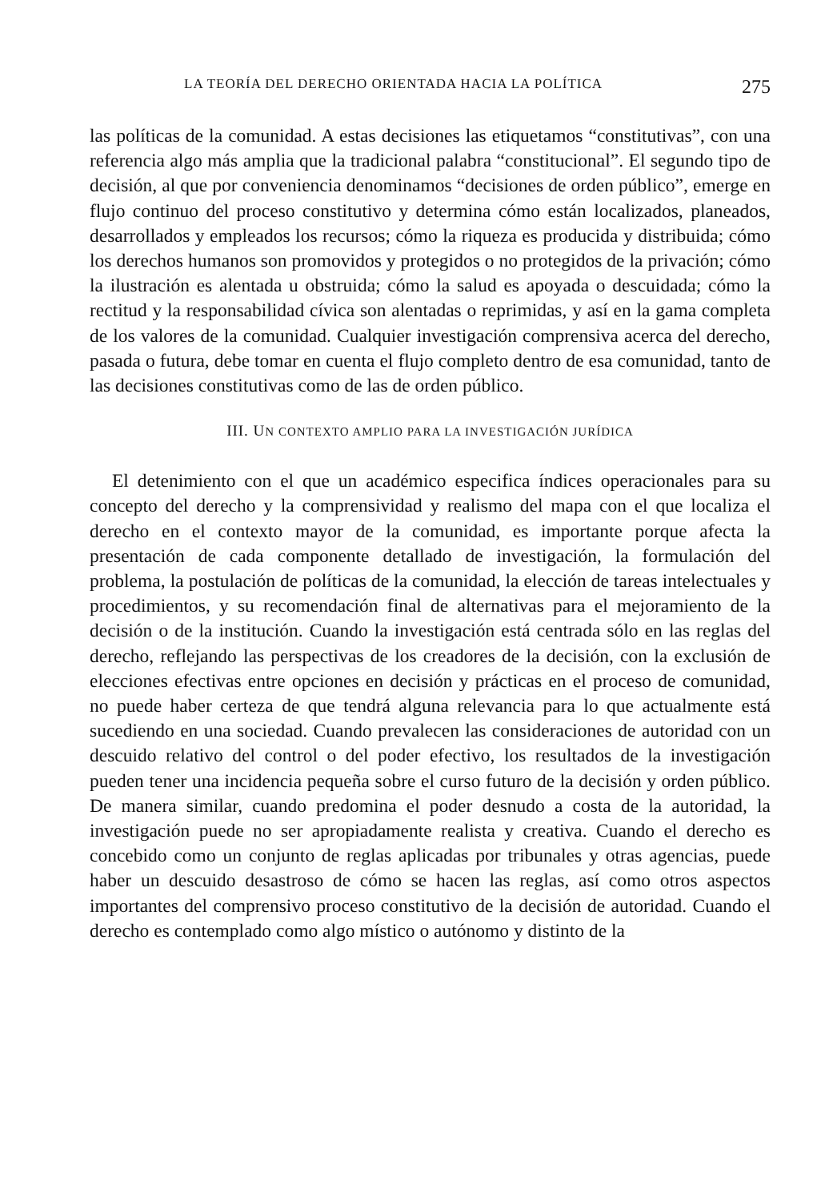LA TEORÍA DEL DERECHO ORIENTADA HACIA LA POLÍTICA 275
las políticas de la comunidad. A estas decisiones las etiquetamos “constitutivas”, con una referencia algo más amplia que la tradicional palabra “constitucional”. El segundo tipo de decisión, al que por conveniencia denominamos “decisiones de orden público”, emerge en flujo continuo del proceso constitutivo y determina cómo están localizados, planeados, desarrollados y empleados los recursos; cómo la riqueza es producida y distribuida; cómo los derechos humanos son promovidos y protegidos o no protegidos de la privación; cómo la ilustración es alentada u obstruida; cómo la salud es apoyada o descuidada; cómo la rectitud y la responsabilidad cívica son alentadas o reprimidas, y así en la gama completa de los valores de la comunidad. Cualquier investigación comprensiva acerca del derecho, pasada o futura, debe tomar en cuenta el flujo completo dentro de esa comunidad, tanto de las decisiones constitutivas como de las de orden público.
III. UN CONTEXTO AMPLIO PARA LA INVESTIGACIÓN JURÍDICA
El detenimiento con el que un académico especifica índices operacionales para su concepto del derecho y la comprensividad y realismo del mapa con el que localiza el derecho en el contexto mayor de la comunidad, es importante porque afecta la presentación de cada componente detallado de investigación, la formulación del problema, la postulación de políticas de la comunidad, la elección de tareas intelectuales y procedimientos, y su recomendación final de alternativas para el mejoramiento de la decisión o de la institución. Cuando la investigación está centrada sólo en las reglas del derecho, reflejando las perspectivas de los creadores de la decisión, con la exclusión de elecciones efectivas entre opciones en decisión y prácticas en el proceso de comunidad, no puede haber certeza de que tendrá alguna relevancia para lo que actualmente está sucediendo en una sociedad. Cuando prevalecen las consideraciones de autoridad con un descuido relativo del control o del poder efectivo, los resultados de la investigación pueden tener una incidencia pequeña sobre el curso futuro de la decisión y orden público. De manera similar, cuando predomina el poder desnudo a costa de la autoridad, la investigación puede no ser apropiadamente realista y creativa. Cuando el derecho es concebido como un conjunto de reglas aplicadas por tribunales y otras agencias, puede haber un descuido desastroso de cómo se hacen las reglas, así como otros aspectos importantes del comprensivo proceso constitutivo de la decisión de autoridad. Cuando el derecho es contemplado como algo místico o autónomo y distinto de la